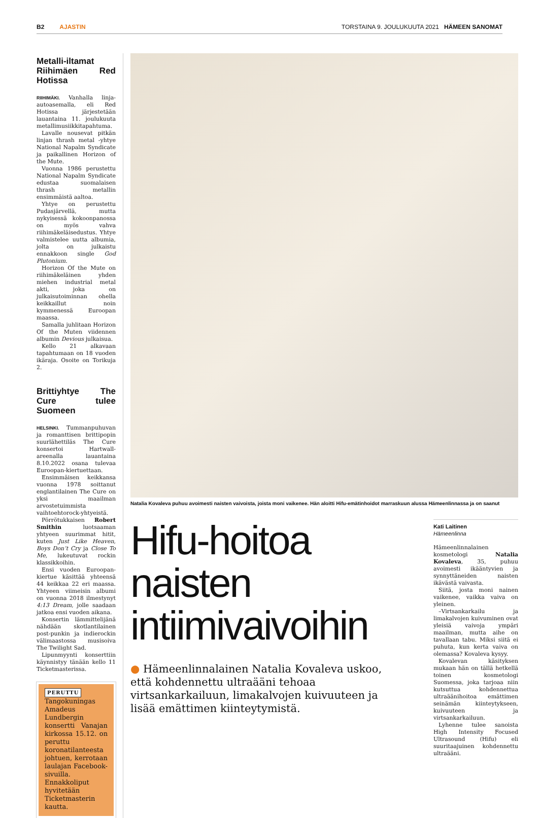B2 AJASTIN TORSTAINA 9. JOULUKUUTA 2021 HÄMEEN SANOMAT
Metalli-iltamat Riihimäen Red Hotissa
RIIHIMÄKI. Vanhalla linja-autoasemalla, eli Red Hotissa järjestetään lauantaina 11. joulukuuta metallimusiikkitapahtuma.
Lavalle nousevat pitkän linjan thrash metal -yhtye National Napalm Syndicate ja paikallinen Horizon of the Mute.
Vuonna 1986 perustettu National Napalm Syndicate edustaa suomalaisen thrash metallin ensimmäistä aaltoa.
Yhtye on perustettu Pudasjärvellä, mutta nykyisessä kokoonpanossa on myös vahva riihimäkeläisedustus. Yhtye valmistelee uutta albumia, jolta on julkaistu ennakkoon single God Plutonium.
Horizon Of the Mute on riihimäkeläinen yhden miehen industrial metal akti, joka on julkaisutoiminnan ohella keikkaillut noin kymmenessä Euroopan maassa.
Samalla juhlitaan Horizon Of the Muten viidennen albumin Devious julkaisua.
Kello 21 alkavaan tapahtumaan on 18 vuoden ikäraja. Osoite on Torikuja 2.
Brittiyhtye The Cure tulee Suomeen
HELSINKI. Tummanpuhuvan ja romanttisen brittipopin suurlähettiläs The Cure konsertoi Hartwall-areenalla lauantaina 8.10.2022 osana tulevaa Euroopan-kiertuettaan.
Ensimmäisen keikkansa vuonna 1978 soittanut englantilainen The Cure on yksi maailman arvostetuimmista vaihtoehtorock-yhtyeistä.
Pörrötukkaisen Robert Smithin luotsaaman yhtyeen suurimmat hitit, kuten Just Like Heaven, Boys Don’t Cry ja Close To Me, lukeutuvat rockin klassikkoihin.
Ensi vuoden Euroopan-kiertue käsittää yhteensä 44 keikkaa 22 eri maassa. Yhtyeen viimeisin albumi on vuonna 2018 ilmestynyt 4:13 Dream, jolle saadaan jatkoa ensi vuoden aikana.
Konsertin lämmittelijänä nähdään skotlantilainen post-punkin ja indierockin välimaastossa musisoiva The Twilight Sad.
Lipunmyynti konserttiin käynnistyy tänään kello 11 Ticketmasterissa.
PERUTTU
Tangokuningas Amadeus Lundbergin konsertti Vanajan kirkossa 15.12. on peruttu koronatilanteesta johtuen, kerrotaan laulajan Facebook-sivuilla. Ennakkoliput hyvitetään Ticketmasterin kautta.
Natalia Kovaleva puhuu avoimesti naisten vaivoista, joista moni vaikenee. Hän aloitti Hifu-emätinhoidot marraskuun alussa Hämeenlinnassa ja on saanut
Hifu-hoitoa naisten intiimivaivoihin
● Hämeenlinnalainen Natalia Kovaleva uskoo, että kohdennettu ultraääni tehoaa virtsankarkailuun, limakalvojen kuivuuteen ja lisää emättimen kiinteytymistä.
Kati Laitinen
Hämeenlinna
Hämeenlinnalainen kosmetologi Natalia Kovaleva, 35, puhuu avoimesti ikääntyvien ja synnyttäneiden naisten ikävästä vaivasta.
Siitä, josta moni nainen vaikenee, vaikka vaiva on yleinen.
–Virtsankarkailu ja limakalvojen kuivuminen ovat yleisiä vaivoja ympäri maailman, mutta aihe on tavallaan tabu. Miksi siitä ei puhuta, kun kerta vaiva on olemassa? Kovaleva kysyy.
Kovalevan käsityksen mukaan hän on tällä hetkellä toinen kosmetologi Suomessa, joka tarjoaa niin kutsuttua kohdennettua ultraäänihoitoa emättimen seinämän kiinteytykseen, kuivuuteen ja virtsankarkailuun.
Lyhenne tulee sanoista High Intensity Focused Ultrasound (Hifu) eli suuritaajuinen kohdennettu ultraääni.